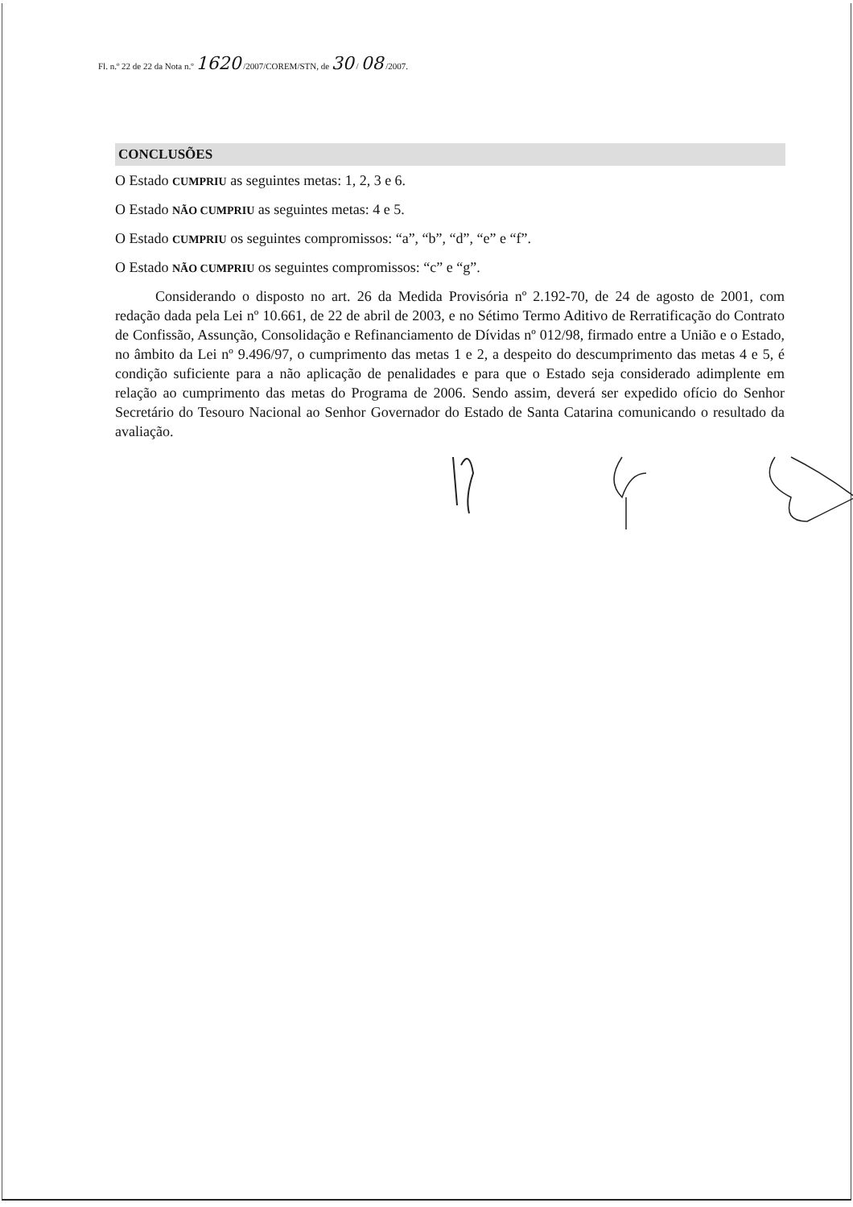Fl. n.º 22 de 22 da Nota n.º 1620 /2007/COREM/STN, de 30 / 08 /2007.
CONCLUSÕES
O Estado CUMPRIU as seguintes metas: 1, 2, 3 e 6.
O Estado NÃO CUMPRIU as seguintes metas: 4 e 5.
O Estado CUMPRIU os seguintes compromissos: “a”, “b”, “d”, “e” e “f”.
O Estado NÃO CUMPRIU os seguintes compromissos: “c” e “g”.
Considerando o disposto no art. 26 da Medida Provisória nº 2.192-70, de 24 de agosto de 2001, com redação dada pela Lei nº 10.661, de 22 de abril de 2003, e no Sétimo Termo Aditivo de Rerratificação do Contrato de Confissão, Assunção, Consolidação e Refinanciamento de Dívidas nº 012/98, firmado entre a União e o Estado, no âmbito da Lei nº 9.496/97, o cumprimento das metas 1 e 2, a despeito do descumprimento das metas 4 e 5, é condição suficiente para a não aplicação de penalidades e para que o Estado seja considerado adimplente em relação ao cumprimento das metas do Programa de 2006. Sendo assim, deverá ser expedido ofício do Senhor Secretário do Tesouro Nacional ao Senhor Governador do Estado de Santa Catarina comunicando o resultado da avaliação.